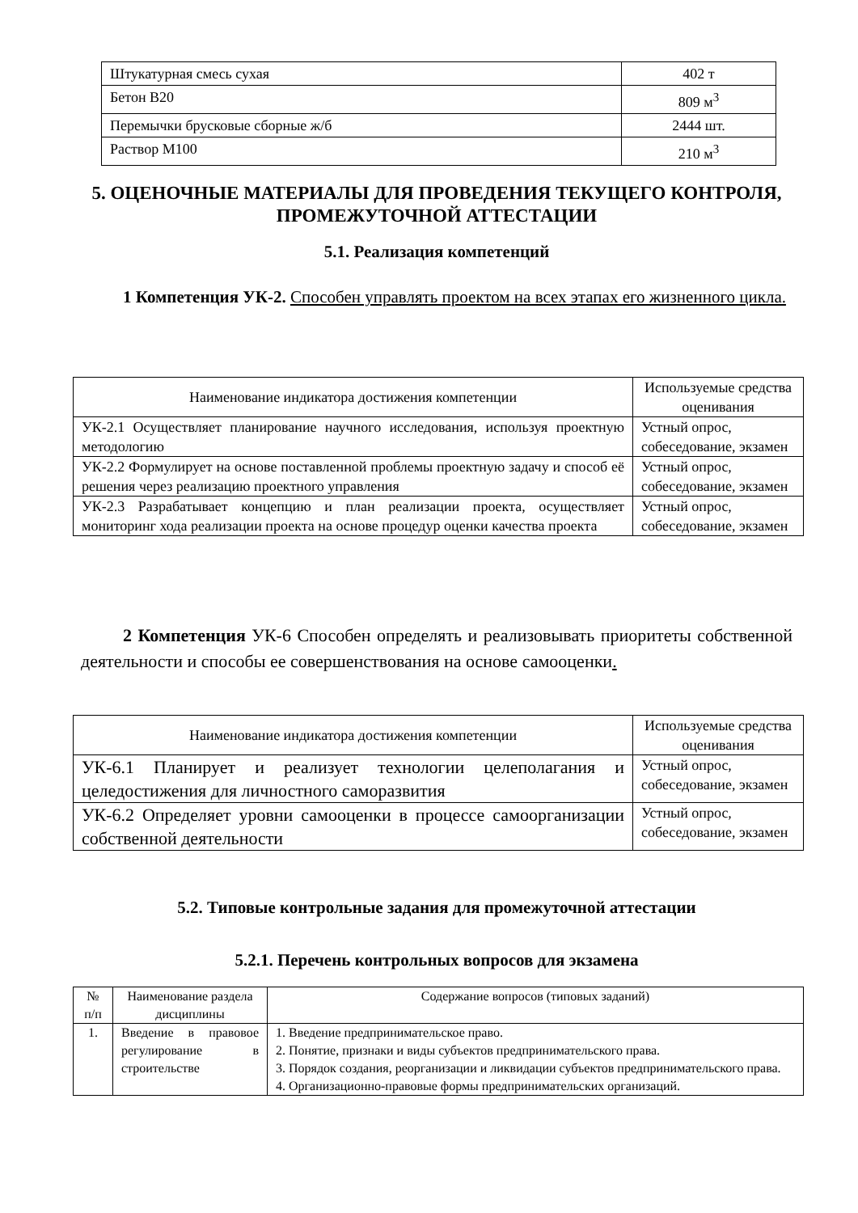| Штукатурная смесь сухая | 402 т |
| Бетон В20 | 809 м<sup>3</sup> |
| Перемычки брусковые сборные ж/б | 2444 шт. |
| Раствор М100 | 210 м<sup>3</sup> |
5. ОЦЕНОЧНЫЕ МАТЕРИАЛЫ ДЛЯ ПРОВЕДЕНИЯ ТЕКУЩЕГО КОНТРОЛЯ, ПРОМЕЖУТОЧНОЙ АТТЕСТАЦИИ
5.1. Реализация компетенций
1 Компетенция УК-2. Способен управлять проектом на всех этапах его жизненного цикла.
| Наименование индикатора достижения компетенции | Используемые средства оценивания |
| УК-2.1 Осуществляет планирование научного исследования, используя проектную методологию | Устный опрос, собеседование, экзамен |
| УК-2.2 Формулирует на основе поставленной проблемы проектную задачу и способ её решения через реализацию проектного управления | Устный опрос, собеседование, экзамен |
| УК-2.3 Разрабатывает концепцию и план реализации проекта, осуществляет мониторинг хода реализации проекта на основе процедур оценки качества проекта | Устный опрос, собеседование, экзамен |
2 Компетенция УК-6 Способен определять и реализовывать приоритеты собственной деятельности и способы ее совершенствования на основе самооценки.
| Наименование индикатора достижения компетенции | Используемые средства оценивания |
| УК-6.1 Планирует и реализует технологии целеполагания и целедостижения для личностного саморазвития | Устный опрос, собеседование, экзамен |
| УК-6.2 Определяет уровни самооценки в процессе самоорганизации собственной деятельности | Устный опрос, собеседование, экзамен |
5.2. Типовые контрольные задания для промежуточной аттестации
5.2.1. Перечень контрольных вопросов для экзамена
| № п/п | Наименование раздела дисциплины | Содержание вопросов (типовых заданий) |
| 1. | Введение в правовое регулирование в строительстве | 1. Введение предпринимательское право. 2. Понятие, признаки и виды субъектов предпринимательского права. 3. Порядок создания, реорганизации и ликвидации субъектов предпринимательского права. 4. Организационно-правовые формы предпринимательских организаций. |